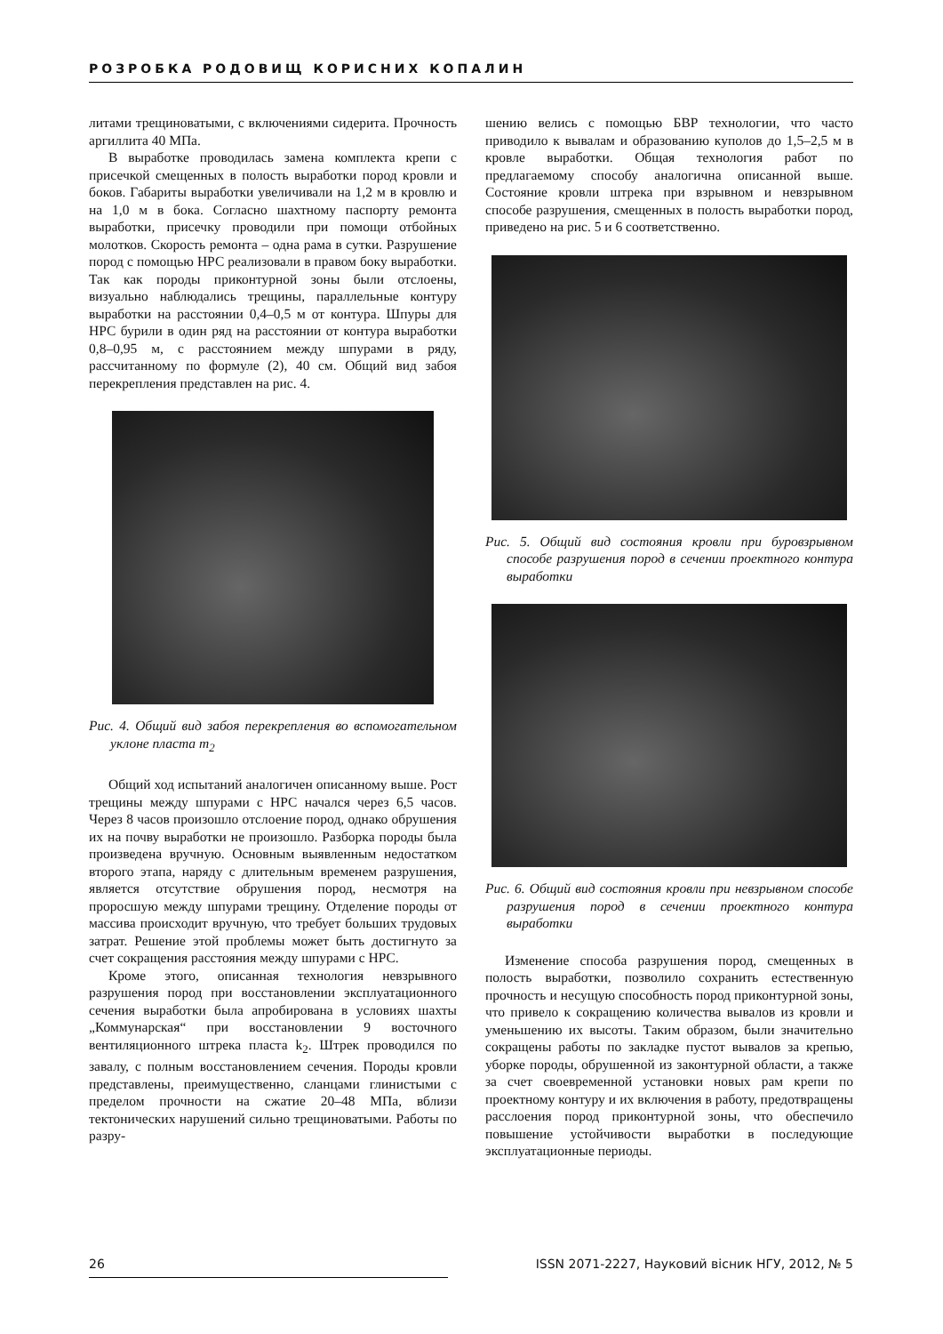РОЗРОБКА РОДОВИЩ КОРИСНИХ КОПАЛИН
литами трещиноватыми, с включениями сидерита. Прочность аргиллита 40 МПа.
В выработке проводилась замена комплекта крепи с присечкой смещенных в полость выработки пород кровли и боков. Габариты выработки увеличивали на 1,2 м в кровлю и на 1,0 м в бока. Согласно шахтному паспорту ремонта выработки, присечку проводили при помощи отбойных молотков. Скорость ремонта – одна рама в сутки. Разрушение пород с помощью НРС реализовали в правом боку выработки. Так как породы приконтурной зоны были отслоены, визуально наблюдались трещины, параллельные контуру выработки на расстоянии 0,4–0,5 м от контура. Шпуры для НРС бурили в один ряд на расстоянии от контура выработки 0,8–0,95 м, с расстоянием между шпурами в ряду, рассчитанному по формуле (2), 40 см. Общий вид забоя перекрепления представлен на рис. 4.
Рис. 4. Общий вид забоя перекрепления во вспомогательном уклоне пласта m<sub>2</sub>
Общий ход испытаний аналогичен описанному выше. Рост трещины между шпурами с НРС начался через 6,5 часов. Через 8 часов произошло отслоение пород, однако обрушения их на почву выработки не произошло. Разборка породы была произведена вручную. Основным выявленным недостатком второго этапа, наряду с длительным временем разрушения, является отсутствие обрушения пород, несмотря на проросшую между шпурами трещину. Отделение породы от массива происходит вручную, что требует больших трудовых затрат. Решение этой проблемы может быть достигнуто за счет сокращения расстояния между шпурами с НРС.
Кроме этого, описанная технология невзрывного разрушения пород при восстановлении эксплуатационного сечения выработки была апробирована в условиях шахты „Коммунарская“ при восстановлении 9 восточного вентиляционного штрека пласта k<sub>2</sub>. Штрек проводился по завалу, с полным восстановлением сечения. Породы кровли представлены, преимущественно, сланцами глинистыми с пределом прочности на сжатие 20–48 МПа, вблизи тектонических нарушений сильно трещиноватыми. Работы по разру-
шению велись с помощью БВР технологии, что часто приводило к вывалам и образованию куполов до 1,5–2,5 м в кровле выработки. Общая технология работ по предлагаемому способу аналогична описанной выше. Состояние кровли штрека при взрывном и невзрывном способе разрушения, смещенных в полость выработки пород, приведено на рис. 5 и 6 соответственно.
Рис. 5. Общий вид состояния кровли при буровзрывном способе разрушения пород в сечении проектного контура выработки
Рис. 6. Общий вид состояния кровли при невзрывном способе разрушения пород в сечении проектного контура выработки
Изменение способа разрушения пород, смещенных в полость выработки, позволило сохранить естественную прочность и несущую способность пород приконтурной зоны, что привело к сокращению количества вывалов из кровли и уменьшению их высоты. Таким образом, были значительно сокращены работы по закладке пустот вывалов за крепью, уборке породы, обрушенной из законтурной области, а также за счет своевременной установки новых рам крепи по проектному контуру и их включения в работу, предотвращены расслоения пород приконтурной зоны, что обеспечило повышение устойчивости выработки в последующие эксплуатационные периоды.
26 ISSN 2071-2227, Науковий вісник НГУ, 2012, № 5